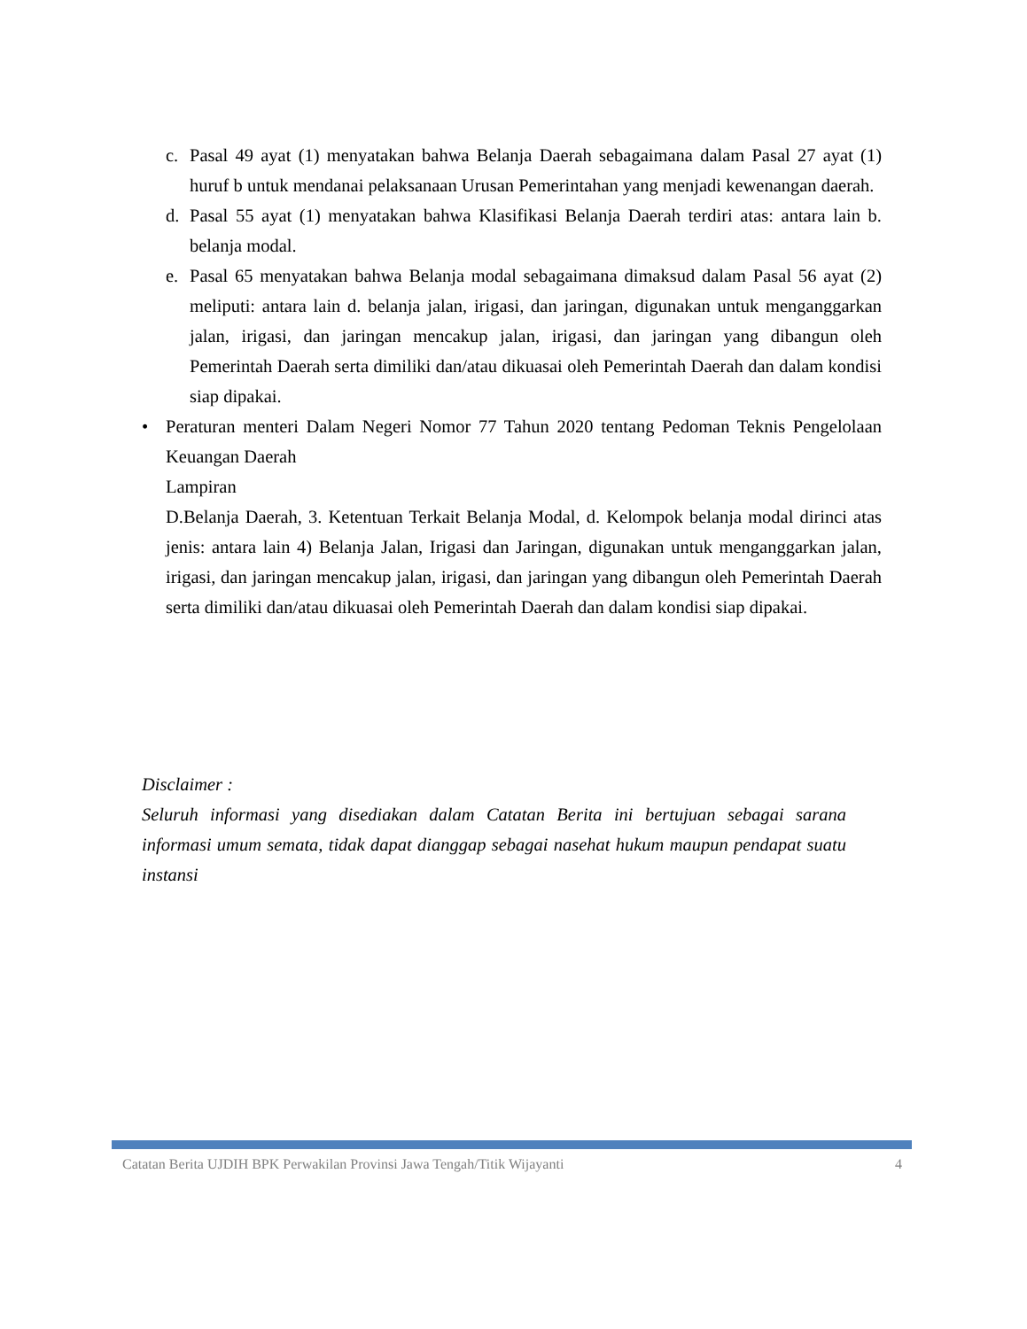c. Pasal 49 ayat (1) menyatakan bahwa Belanja Daerah sebagaimana dalam Pasal 27 ayat (1) huruf b untuk mendanai pelaksanaan Urusan Pemerintahan yang menjadi kewenangan daerah.
d. Pasal 55 ayat (1) menyatakan bahwa Klasifikasi Belanja Daerah terdiri atas: antara lain b. belanja modal.
e. Pasal 65 menyatakan bahwa Belanja modal sebagaimana dimaksud dalam Pasal 56 ayat (2) meliputi: antara lain d. belanja jalan, irigasi, dan jaringan, digunakan untuk menganggarkan jalan, irigasi, dan jaringan mencakup jalan, irigasi, dan jaringan yang dibangun oleh Pemerintah Daerah serta dimiliki dan/atau dikuasai oleh Pemerintah Daerah dan dalam kondisi siap dipakai.
• Peraturan menteri Dalam Negeri Nomor 77 Tahun 2020 tentang Pedoman Teknis Pengelolaan Keuangan Daerah
Lampiran
D.Belanja Daerah, 3. Ketentuan Terkait Belanja Modal, d. Kelompok belanja modal dirinci atas jenis: antara lain 4) Belanja Jalan, Irigasi dan Jaringan, digunakan untuk menganggarkan jalan, irigasi, dan jaringan mencakup jalan, irigasi, dan jaringan yang dibangun oleh Pemerintah Daerah serta dimiliki dan/atau dikuasai oleh Pemerintah Daerah dan dalam kondisi siap dipakai.
Disclaimer :
Seluruh informasi yang disediakan dalam Catatan Berita ini bertujuan sebagai sarana informasi umum semata, tidak dapat dianggap sebagai nasehat hukum maupun pendapat suatu instansi
Catatan Berita UJDIH BPK Perwakilan Provinsi Jawa Tengah/Titik Wijayanti 4